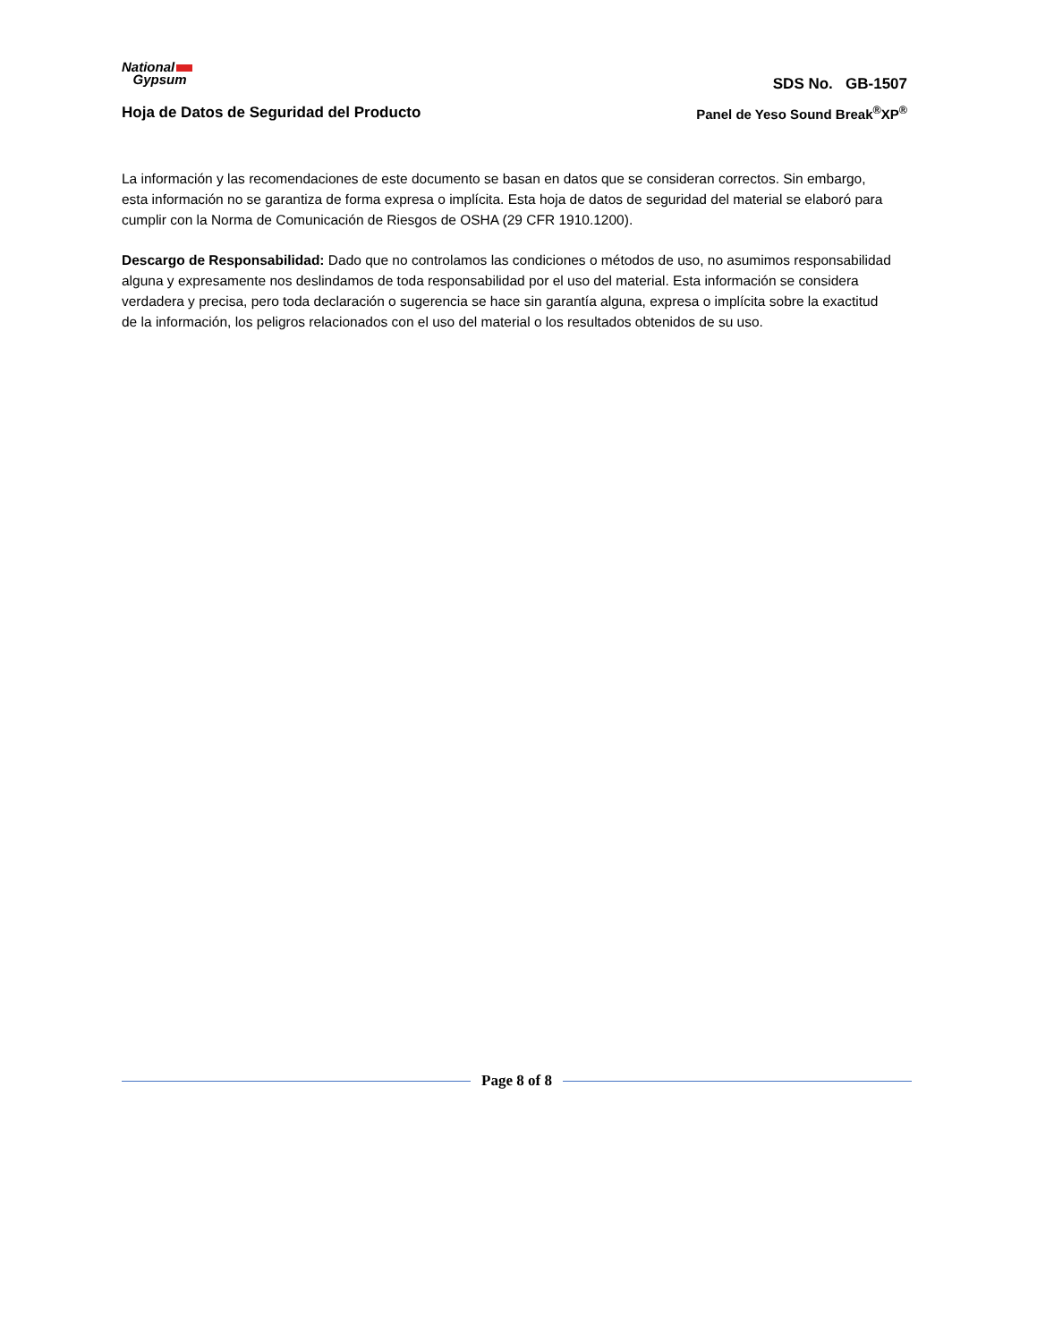National
Gypsum
SDS No. GB-1507
Hoja de Datos de Seguridad del Producto
Panel de Yeso Sound Break<sup>®</sup>XP<sup>®</sup>
La información y las recomendaciones de este documento se basan en datos que se consideran correctos. Sin embargo, esta información no se garantiza de forma expresa o implícita. Esta hoja de datos de seguridad del material se elaboró para cumplir con la Norma de Comunicación de Riesgos de OSHA (29 CFR 1910.1200).
Descargo de Responsabilidad: Dado que no controlamos las condiciones o métodos de uso, no asumimos responsabilidad alguna y expresamente nos deslindamos de toda responsabilidad por el uso del material. Esta información se considera verdadera y precisa, pero toda declaración o sugerencia se hace sin garantía alguna, expresa o implícita sobre la exactitud de la información, los peligros relacionados con el uso del material o los resultados obtenidos de su uso.
Page 8 of 8